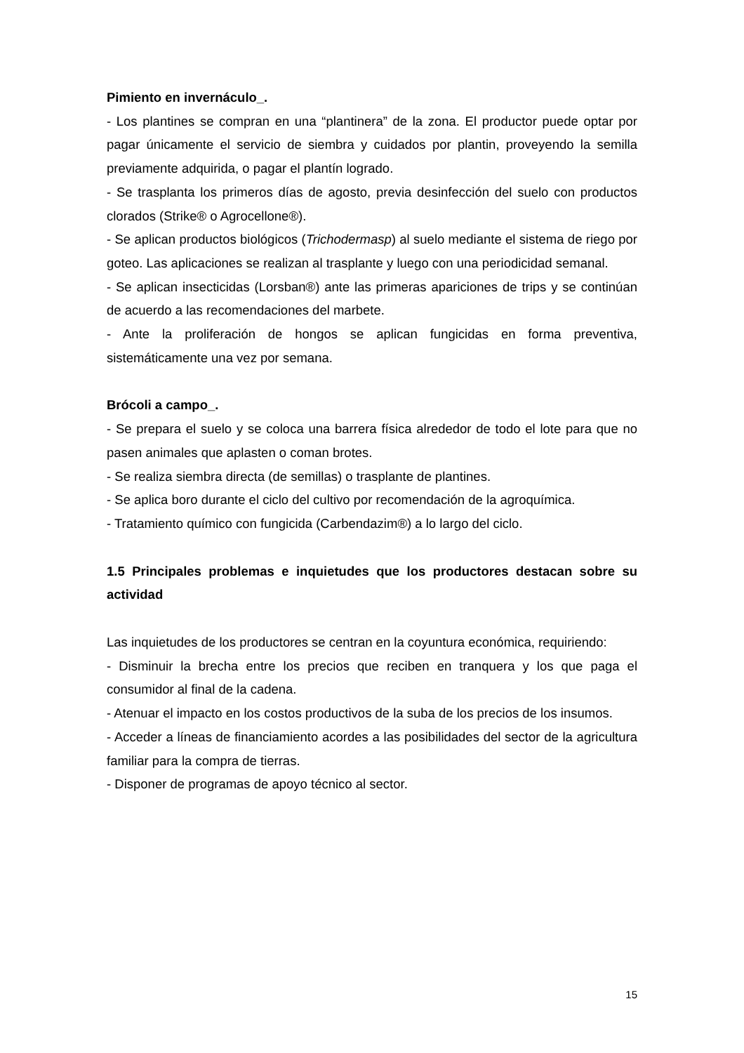Pimiento en invernáculo_.
- Los plantines se compran en una “plantinera” de la zona. El productor puede optar por pagar únicamente el servicio de siembra y cuidados por plantin, proveyendo la semilla previamente adquirida, o pagar el plantín logrado.
- Se trasplanta los primeros días de agosto, previa desinfección del suelo con productos clorados (Strike® o Agrocellone®).
- Se aplican productos biológicos (Trichodermasp) al suelo mediante el sistema de riego por goteo. Las aplicaciones se realizan al trasplante y luego con una periodicidad semanal.
- Se aplican insecticidas (Lorsban®) ante las primeras apariciones de trips y se continúan de acuerdo a las recomendaciones del marbete.
- Ante la proliferación de hongos se aplican fungicidas en forma preventiva, sistemáticamente una vez por semana.
Brócoli a campo_.
- Se prepara el suelo y se coloca una barrera física alrededor de todo el lote para que no pasen animales que aplasten o coman brotes.
- Se realiza siembra directa (de semillas) o trasplante de plantines.
- Se aplica boro durante el ciclo del cultivo por recomendación de la agroquímica.
- Tratamiento químico con fungicida (Carbendazim®) a lo largo del ciclo.
1.5 Principales problemas e inquietudes que los productores destacan sobre su actividad
Las inquietudes de los productores se centran en la coyuntura económica, requiriendo:
- Disminuir la brecha entre los precios que reciben en tranquera y los que paga el consumidor al final de la cadena.
- Atenuar el impacto en los costos productivos de la suba de los precios de los insumos.
- Acceder a líneas de financiamiento acordes a las posibilidades del sector de la agricultura familiar para la compra de tierras.
- Disponer de programas de apoyo técnico al sector.
15